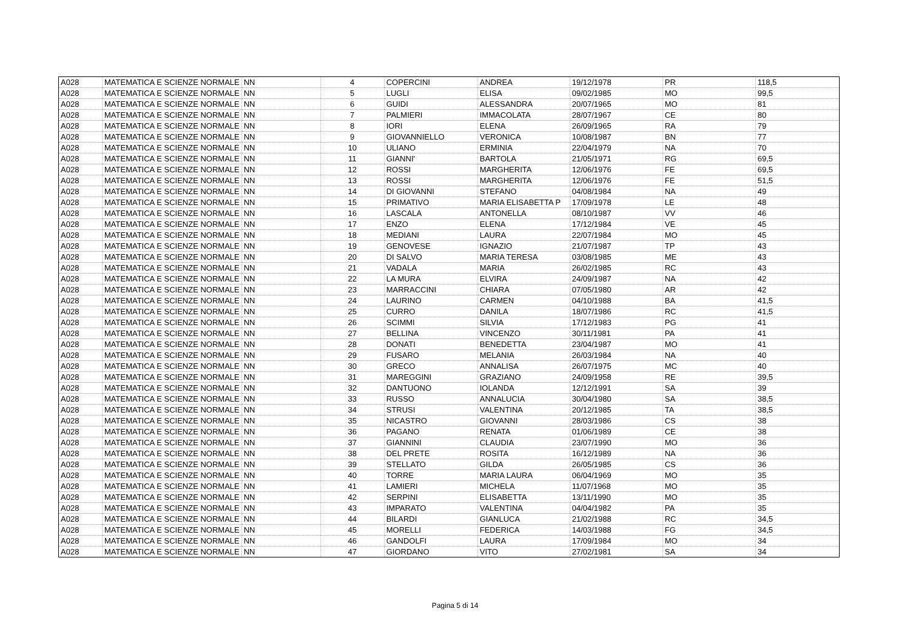| A028 | MATEMATICA E SCIENZE NORMALE | NN | 4 | COPERCINI | ANDREA | 19/12/1978 | PR | 118,5 |
| A028 | MATEMATICA E SCIENZE NORMALE | NN | 5 | LUGLI | ELISA | 09/02/1985 | MO | 99,5 |
| A028 | MATEMATICA E SCIENZE NORMALE | NN | 6 | GUIDI | ALESSANDRA | 20/07/1965 | MO | 81 |
| A028 | MATEMATICA E SCIENZE NORMALE | NN | 7 | PALMIERI | IMMACOLATA | 28/07/1967 | CE | 80 |
| A028 | MATEMATICA E SCIENZE NORMALE | NN | 8 | IORI | ELENA | 26/09/1965 | RA | 79 |
| A028 | MATEMATICA E SCIENZE NORMALE | NN | 9 | GIOVANNIELLO | VERONICA | 10/08/1987 | BN | 77 |
| A028 | MATEMATICA E SCIENZE NORMALE | NN | 10 | ULIANO | ERMINIA | 22/04/1979 | NA | 70 |
| A028 | MATEMATICA E SCIENZE NORMALE | NN | 11 | GIANNI' | BARTOLA | 21/05/1971 | RG | 69,5 |
| A028 | MATEMATICA E SCIENZE NORMALE | NN | 12 | ROSSI | MARGHERITA | 12/06/1976 | FE | 69,5 |
| A028 | MATEMATICA E SCIENZE NORMALE | NN | 13 | ROSSI | MARGHERITA | 12/06/1976 | FE | 51,5 |
| A028 | MATEMATICA E SCIENZE NORMALE | NN | 14 | DI GIOVANNI | STEFANO | 04/08/1984 | NA | 49 |
| A028 | MATEMATICA E SCIENZE NORMALE | NN | 15 | PRIMATIVO | MARIA ELISABETTA P | 17/09/1978 | LE | 48 |
| A028 | MATEMATICA E SCIENZE NORMALE | NN | 16 | LASCALA | ANTONELLA | 08/10/1987 | VV | 46 |
| A028 | MATEMATICA E SCIENZE NORMALE | NN | 17 | ENZO | ELENA | 17/12/1984 | VE | 45 |
| A028 | MATEMATICA E SCIENZE NORMALE | NN | 18 | MEDIANI | LAURA | 22/07/1984 | MO | 45 |
| A028 | MATEMATICA E SCIENZE NORMALE | NN | 19 | GENOVESE | IGNAZIO | 21/07/1987 | TP | 43 |
| A028 | MATEMATICA E SCIENZE NORMALE | NN | 20 | DI SALVO | MARIA TERESA | 03/08/1985 | ME | 43 |
| A028 | MATEMATICA E SCIENZE NORMALE | NN | 21 | VADALA | MARIA | 26/02/1985 | RC | 43 |
| A028 | MATEMATICA E SCIENZE NORMALE | NN | 22 | LA MURA | ELVIRA | 24/09/1987 | NA | 42 |
| A028 | MATEMATICA E SCIENZE NORMALE | NN | 23 | MARRACCINI | CHIARA | 07/05/1980 | AR | 42 |
| A028 | MATEMATICA E SCIENZE NORMALE | NN | 24 | LAURINO | CARMEN | 04/10/1988 | BA | 41,5 |
| A028 | MATEMATICA E SCIENZE NORMALE | NN | 25 | CURRO | DANILA | 18/07/1986 | RC | 41,5 |
| A028 | MATEMATICA E SCIENZE NORMALE | NN | 26 | SCIMMI | SILVIA | 17/12/1983 | PG | 41 |
| A028 | MATEMATICA E SCIENZE NORMALE | NN | 27 | BELLINA | VINCENZO | 30/11/1981 | PA | 41 |
| A028 | MATEMATICA E SCIENZE NORMALE | NN | 28 | DONATI | BENEDETTA | 23/04/1987 | MO | 41 |
| A028 | MATEMATICA E SCIENZE NORMALE | NN | 29 | FUSARO | MELANIA | 26/03/1984 | NA | 40 |
| A028 | MATEMATICA E SCIENZE NORMALE | NN | 30 | GRECO | ANNALISA | 26/07/1975 | MC | 40 |
| A028 | MATEMATICA E SCIENZE NORMALE | NN | 31 | MAREGGINI | GRAZIANO | 24/09/1958 | RE | 39,5 |
| A028 | MATEMATICA E SCIENZE NORMALE | NN | 32 | DANTUONO | IOLANDA | 12/12/1991 | SA | 39 |
| A028 | MATEMATICA E SCIENZE NORMALE | NN | 33 | RUSSO | ANNALUCIA | 30/04/1980 | SA | 38,5 |
| A028 | MATEMATICA E SCIENZE NORMALE | NN | 34 | STRUSI | VALENTINA | 20/12/1985 | TA | 38,5 |
| A028 | MATEMATICA E SCIENZE NORMALE | NN | 35 | NICASTRO | GIOVANNI | 28/03/1986 | CS | 38 |
| A028 | MATEMATICA E SCIENZE NORMALE | NN | 36 | PAGANO | RENATA | 01/06/1989 | CE | 38 |
| A028 | MATEMATICA E SCIENZE NORMALE | NN | 37 | GIANNINI | CLAUDIA | 23/07/1990 | MO | 36 |
| A028 | MATEMATICA E SCIENZE NORMALE | NN | 38 | DEL PRETE | ROSITA | 16/12/1989 | NA | 36 |
| A028 | MATEMATICA E SCIENZE NORMALE | NN | 39 | STELLATO | GILDA | 26/05/1985 | CS | 36 |
| A028 | MATEMATICA E SCIENZE NORMALE | NN | 40 | TORRE | MARIA LAURA | 06/04/1969 | MO | 35 |
| A028 | MATEMATICA E SCIENZE NORMALE | NN | 41 | LAMIERI | MICHELA | 11/07/1968 | MO | 35 |
| A028 | MATEMATICA E SCIENZE NORMALE | NN | 42 | SERPINI | ELISABETTA | 13/11/1990 | MO | 35 |
| A028 | MATEMATICA E SCIENZE NORMALE | NN | 43 | IMPARATO | VALENTINA | 04/04/1982 | PA | 35 |
| A028 | MATEMATICA E SCIENZE NORMALE | NN | 44 | BILARDI | GIANLUCA | 21/02/1988 | RC | 34,5 |
| A028 | MATEMATICA E SCIENZE NORMALE | NN | 45 | MORELLI | FEDERICA | 14/03/1988 | FG | 34,5 |
| A028 | MATEMATICA E SCIENZE NORMALE | NN | 46 | GANDOLFI | LAURA | 17/09/1984 | MO | 34 |
| A028 | MATEMATICA E SCIENZE NORMALE | NN | 47 | GIORDANO | VITO | 27/02/1981 | SA | 34 |
Pagina 5 di 14